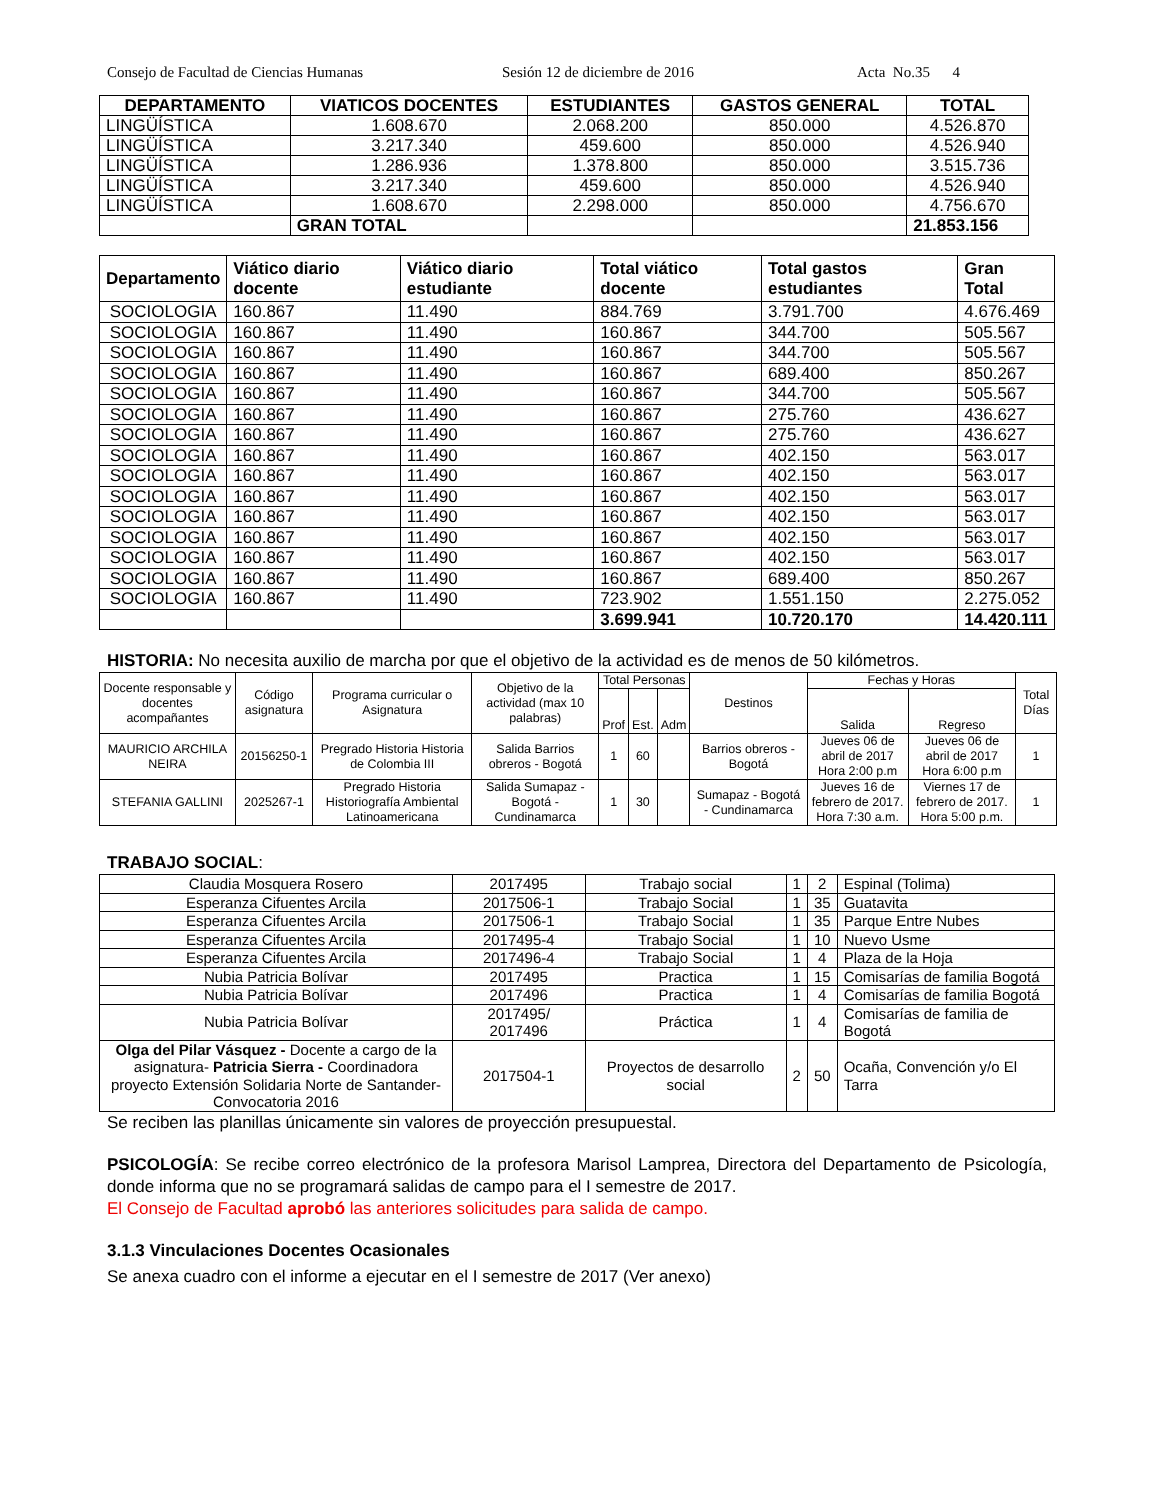Consejo de Facultad de Ciencias Humanas Sesión 12 de diciembre de 2016 Acta No.35 4
| DEPARTAMENTO | VIATICOS DOCENTES | ESTUDIANTES | GASTOS GENERAL | TOTAL |
| --- | --- | --- | --- | --- |
| LINGÜÍSTICA | 1.608.670 | 2.068.200 | 850.000 | 4.526.870 |
| LINGÜÍSTICA | 3.217.340 | 459.600 | 850.000 | 4.526.940 |
| LINGÜÍSTICA | 1.286.936 | 1.378.800 | 850.000 | 3.515.736 |
| LINGÜÍSTICA | 3.217.340 | 459.600 | 850.000 | 4.526.940 |
| LINGÜÍSTICA | 1.608.670 | 2.298.000 | 850.000 | 4.756.670 |
| | GRAN TOTAL | | | 21.853.156 |
| Departamento | Viático diario docente | Viático diario estudiante | Total viático docente | Total gastos estudiantes | Gran Total |
| --- | --- | --- | --- | --- | --- |
| SOCIOLOGIA | 160.867 | 11.490 | 884.769 | 3.791.700 | 4.676.469 |
| SOCIOLOGIA | 160.867 | 11.490 | 160.867 | 344.700 | 505.567 |
| SOCIOLOGIA | 160.867 | 11.490 | 160.867 | 344.700 | 505.567 |
| SOCIOLOGIA | 160.867 | 11.490 | 160.867 | 689.400 | 850.267 |
| SOCIOLOGIA | 160.867 | 11.490 | 160.867 | 344.700 | 505.567 |
| SOCIOLOGIA | 160.867 | 11.490 | 160.867 | 275.760 | 436.627 |
| SOCIOLOGIA | 160.867 | 11.490 | 160.867 | 275.760 | 436.627 |
| SOCIOLOGIA | 160.867 | 11.490 | 160.867 | 402.150 | 563.017 |
| SOCIOLOGIA | 160.867 | 11.490 | 160.867 | 402.150 | 563.017 |
| SOCIOLOGIA | 160.867 | 11.490 | 160.867 | 402.150 | 563.017 |
| SOCIOLOGIA | 160.867 | 11.490 | 160.867 | 402.150 | 563.017 |
| SOCIOLOGIA | 160.867 | 11.490 | 160.867 | 402.150 | 563.017 |
| SOCIOLOGIA | 160.867 | 11.490 | 160.867 | 402.150 | 563.017 |
| SOCIOLOGIA | 160.867 | 11.490 | 160.867 | 689.400 | 850.267 |
| SOCIOLOGIA | 160.867 | 11.490 | 723.902 | 1.551.150 | 2.275.052 |
| | | | 3.699.941 | 10.720.170 | 14.420.111 |
HISTORIA: No necesita auxilio de marcha por que el objetivo de la actividad es de menos de 50 kilómetros.
| Docente responsable y docentes acompañantes | Código asignatura | Programa curricular o Asignatura | Objetivo de la actividad (max 10 palabras) | Total Personas | | | Destinos | Fechas y Horas | | Total Días |
| --- | --- | --- | --- | --- | --- | --- | --- | --- | --- | --- |
| | | | | Prof | Est. | Adm | | Salida | Regreso | |
| MAURICIO ARCHILA NEIRA | 20156250-1 | Pregrado Historia Historia de Colombia III | Salida Barrios obreros - Bogotá | 1 | 60 | | Barrios obreros - Bogotá | Jueves 06 de abril de 2017 Hora 2:00 p.m | Jueves 06 de abril de 2017 Hora 6:00 p.m | 1 |
| STEFANIA GALLINI | 2025267-1 | Pregrado Historia Historiografía Ambiental Latinoamericana | Salida Sumapaz - Bogotá - Cundinamarca | 1 | 30 | | Sumapaz - Bogotá - Cundinamarca | Jueves 16 de febrero de 2017. Hora 7:30 a.m. | Viernes 17 de febrero de 2017. Hora 5:00 p.m. | 1 |
TRABAJO SOCIAL:
| Claudia Mosquera Rosero | 2017495 | Trabajo social | 1 | 2 | Espinal (Tolima) |
| Esperanza Cifuentes Arcila | 2017506-1 | Trabajo Social | 1 | 35 | Guatavita |
| Esperanza Cifuentes Arcila | 2017506-1 | Trabajo Social | 1 | 35 | Parque Entre Nubes |
| Esperanza Cifuentes Arcila | 2017495-4 | Trabajo Social | 1 | 10 | Nuevo Usme |
| Esperanza Cifuentes Arcila | 2017496-4 | Trabajo Social | 1 | 4 | Plaza de la Hoja |
| Nubia Patricia Bolívar | 2017495 | Practica | 1 | 15 | Comisarías de familia Bogotá |
| Nubia Patricia Bolívar | 2017496 | Practica | 1 | 4 | Comisarías de familia Bogotá |
| Nubia Patricia Bolívar | 2017495/ 2017496 | Práctica | 1 | 4 | Comisarías de familia de Bogotá |
| Olga del Pilar Vásquez - Docente a cargo de la asignatura- Patricia Sierra - Coordinadora proyecto Extensión Solidaria Norte de Santander- Convocatoria 2016 | 2017504-1 | Proyectos de desarrollo social | 2 | 50 | Ocaña, Convención y/o El Tarra |
Se reciben las planillas únicamente sin valores de proyección presupuestal.
PSICOLOGÍA: Se recibe correo electrónico de la profesora Marisol Lamprea, Directora del Departamento de Psicología, donde informa que no se programará salidas de campo para el I semestre de 2017.
El Consejo de Facultad aprobó las anteriores solicitudes para salida de campo.
3.1.3 Vinculaciones Docentes Ocasionales
Se anexa cuadro con el informe a ejecutar en el I semestre de 2017 (Ver anexo)